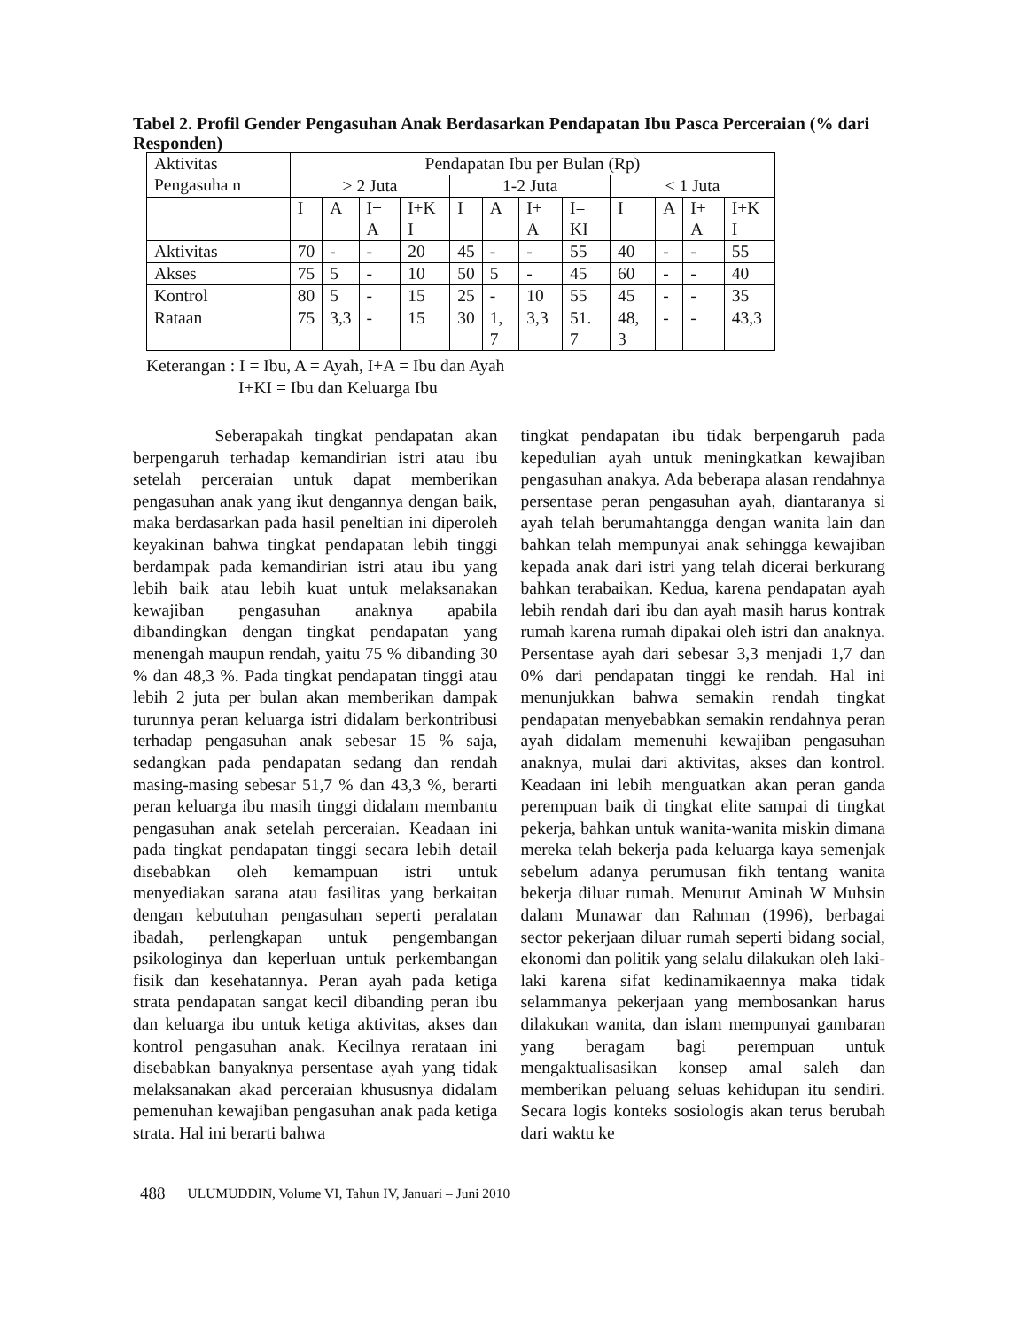Tabel 2. Profil Gender Pengasuhan Anak Berdasarkan Pendapatan Ibu Pasca Perceraian (% dari Responden)
| Aktivitas Pengasuha n | Pendapatan Ibu per Bulan (Rp) | | | | | | | | | | | |
| | > 2 Juta | | | | 1-2 Juta | | | | < 1 Juta | | | |
| | I | A | I+ A | I+K I | I | A | I+ A | I= KI | I | A | I+ A | I+K I |
| Aktivitas | 70 | - | - | 20 | 45 | - | - | 55 | 40 | - | - | 55 |
| Akses | 75 | 5 | - | 10 | 50 | 5 | - | 45 | 60 | - | - | 40 |
| Kontrol | 80 | 5 | - | 15 | 25 | - | 10 | 55 | 45 | - | - | 35 |
| Rataan | 75 | 3,3 | - | 15 | 30 | 1, 7 | 3,3 | 51. 7 | 48, 3 | - | - | 43,3 |
Keterangan : I = Ibu, A = Ayah, I+A = Ibu dan Ayah
I+KI = Ibu dan Keluarga Ibu
Seberapakah tingkat pendapatan akan berpengaruh terhadap kemandirian istri atau ibu setelah perceraian untuk dapat memberikan pengasuhan anak yang ikut dengannya dengan baik, maka berdasarkan pada hasil peneltian ini diperoleh keyakinan bahwa tingkat pendapatan lebih tinggi berdampak pada kemandirian istri atau ibu yang lebih baik atau lebih kuat untuk melaksanakan kewajiban pengasuhan anaknya apabila dibandingkan dengan tingkat pendapatan yang menengah maupun rendah, yaitu 75 % dibanding 30 % dan 48,3 %. Pada tingkat pendapatan tinggi atau lebih 2 juta per bulan akan memberikan dampak turunnya peran keluarga istri didalam berkontribusi terhadap pengasuhan anak sebesar 15 % saja, sedangkan pada pendapatan sedang dan rendah masing-masing sebesar 51,7 % dan 43,3 %, berarti peran keluarga ibu masih tinggi didalam membantu pengasuhan anak setelah perceraian. Keadaan ini pada tingkat pendapatan tinggi secara lebih detail disebabkan oleh kemampuan istri untuk menyediakan sarana atau fasilitas yang berkaitan dengan kebutuhan pengasuhan seperti peralatan ibadah, perlengkapan untuk pengembangan psikologinya dan keperluan untuk perkembangan fisik dan kesehatannya. Peran ayah pada ketiga strata pendapatan sangat kecil dibanding peran ibu dan keluarga ibu untuk ketiga aktivitas, akses dan kontrol pengasuhan anak. Kecilnya rerataan ini disebabkan banyaknya persentase ayah yang tidak melaksanakan akad perceraian khususnya didalam pemenuhan kewajiban pengasuhan anak pada ketiga strata. Hal ini berarti bahwa
tingkat pendapatan ibu tidak berpengaruh pada kepedulian ayah untuk meningkatkan kewajiban pengasuhan anakya. Ada beberapa alasan rendahnya persentase peran pengasuhan ayah, diantaranya si ayah telah berumahtangga dengan wanita lain dan bahkan telah mempunyai anak sehingga kewajiban kepada anak dari istri yang telah dicerai berkurang bahkan terabaikan. Kedua, karena pendapatan ayah lebih rendah dari ibu dan ayah masih harus kontrak rumah karena rumah dipakai oleh istri dan anaknya. Persentase ayah dari sebesar 3,3 menjadi 1,7 dan 0% dari pendapatan tinggi ke rendah. Hal ini menunjukkan bahwa semakin rendah tingkat pendapatan menyebabkan semakin rendahnya peran ayah didalam memenuhi kewajiban pengasuhan anaknya, mulai dari aktivitas, akses dan kontrol. Keadaan ini lebih menguatkan akan peran ganda perempuan baik di tingkat elite sampai di tingkat pekerja, bahkan untuk wanita-wanita miskin dimana mereka telah bekerja pada keluarga kaya semenjak sebelum adanya perumusan fikh tentang wanita bekerja diluar rumah. Menurut Aminah W Muhsin dalam Munawar dan Rahman (1996), berbagai sector pekerjaan diluar rumah seperti bidang social, ekonomi dan politik yang selalu dilakukan oleh laki-laki karena sifat kedinamikaennya maka tidak selammanya pekerjaan yang membosankan harus dilakukan wanita, dan islam mempunyai gambaran yang beragam bagi perempuan untuk mengaktualisasikan konsep amal saleh dan memberikan peluang seluas kehidupan itu sendiri. Secara logis konteks sosiologis akan terus berubah dari waktu ke
488 ULUMUDDIN, Volume VI, Tahun IV, Januari – Juni 2010